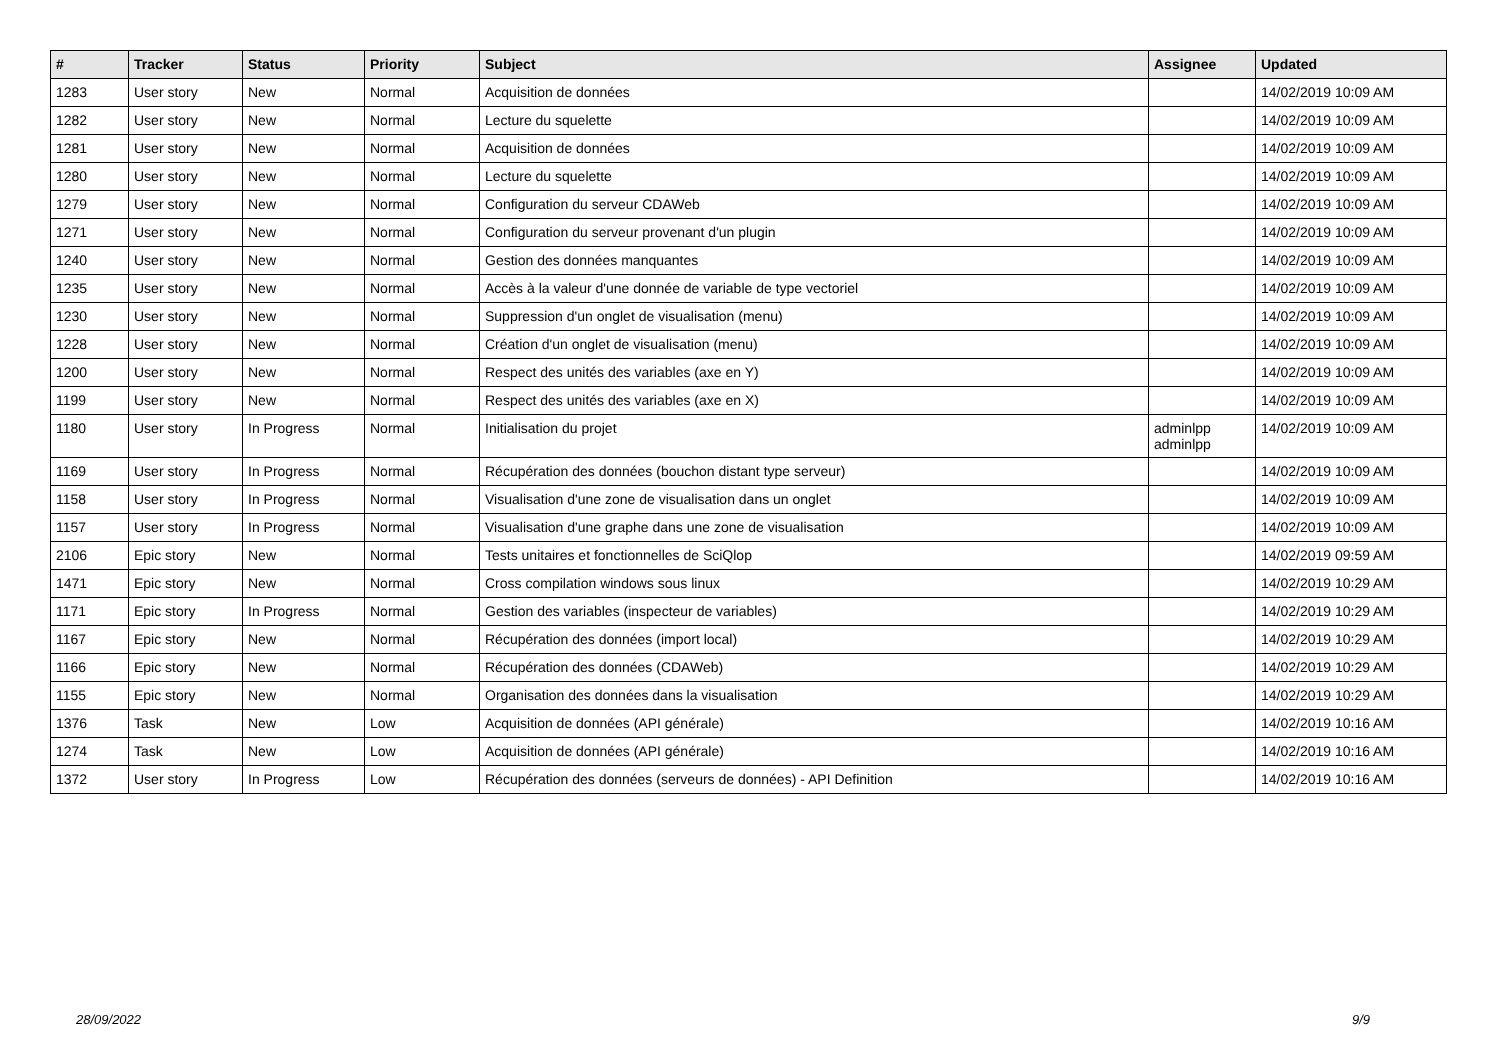| # | Tracker | Status | Priority | Subject | Assignee | Updated |
| --- | --- | --- | --- | --- | --- | --- |
| 1283 | User story | New | Normal | Acquisition de données | | 14/02/2019 10:09 AM |
| 1282 | User story | New | Normal | Lecture du squelette | | 14/02/2019 10:09 AM |
| 1281 | User story | New | Normal | Acquisition de données | | 14/02/2019 10:09 AM |
| 1280 | User story | New | Normal | Lecture du squelette | | 14/02/2019 10:09 AM |
| 1279 | User story | New | Normal | Configuration du serveur CDAWeb | | 14/02/2019 10:09 AM |
| 1271 | User story | New | Normal | Configuration du serveur provenant d'un plugin | | 14/02/2019 10:09 AM |
| 1240 | User story | New | Normal | Gestion des données manquantes | | 14/02/2019 10:09 AM |
| 1235 | User story | New | Normal | Accès à la valeur d'une donnée de variable de type vectoriel | | 14/02/2019 10:09 AM |
| 1230 | User story | New | Normal | Suppression d'un onglet de visualisation (menu) | | 14/02/2019 10:09 AM |
| 1228 | User story | New | Normal | Création d'un onglet de visualisation (menu) | | 14/02/2019 10:09 AM |
| 1200 | User story | New | Normal | Respect des unités des variables (axe en Y) | | 14/02/2019 10:09 AM |
| 1199 | User story | New | Normal | Respect des unités des variables (axe en X) | | 14/02/2019 10:09 AM |
| 1180 | User story | In Progress | Normal | Initialisation du projet | adminlpp adminlpp | 14/02/2019 10:09 AM |
| 1169 | User story | In Progress | Normal | Récupération des données (bouchon distant type serveur) | | 14/02/2019 10:09 AM |
| 1158 | User story | In Progress | Normal | Visualisation d'une zone de visualisation dans un onglet | | 14/02/2019 10:09 AM |
| 1157 | User story | In Progress | Normal | Visualisation d'une graphe dans une zone de visualisation | | 14/02/2019 10:09 AM |
| 2106 | Epic story | New | Normal | Tests unitaires et fonctionnelles de SciQlop | | 14/02/2019 09:59 AM |
| 1471 | Epic story | New | Normal | Cross compilation windows sous linux | | 14/02/2019 10:29 AM |
| 1171 | Epic story | In Progress | Normal | Gestion des variables (inspecteur de variables) | | 14/02/2019 10:29 AM |
| 1167 | Epic story | New | Normal | Récupération des données (import local) | | 14/02/2019 10:29 AM |
| 1166 | Epic story | New | Normal | Récupération des données (CDAWeb) | | 14/02/2019 10:29 AM |
| 1155 | Epic story | New | Normal | Organisation des données dans la visualisation | | 14/02/2019 10:29 AM |
| 1376 | Task | New | Low | Acquisition de données (API générale) | | 14/02/2019 10:16 AM |
| 1274 | Task | New | Low | Acquisition de données (API générale) | | 14/02/2019 10:16 AM |
| 1372 | User story | In Progress | Low | Récupération des données (serveurs de données) - API Definition | | 14/02/2019 10:16 AM |
28/09/2022 9/9